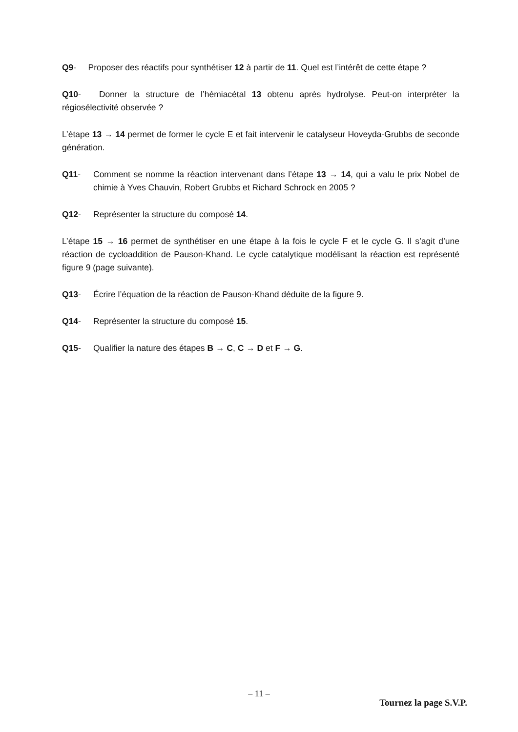Q9- Proposer des réactifs pour synthétiser 12 à partir de 11. Quel est l’intérêt de cette étape ?
Q10- Donner la structure de l’hémiacétal 13 obtenu après hydrolyse. Peut-on interpréter la régiosélectivité observée ?
L’étape 13 → 14 permet de former le cycle E et fait intervenir le catalyseur Hoveyda-Grubbs de seconde génération.
Q11- Comment se nomme la réaction intervenant dans l’étape 13 → 14, qui a valu le prix Nobel de chimie à Yves Chauvin, Robert Grubbs et Richard Schrock en 2005 ?
Q12- Représenter la structure du composé 14.
L’étape 15 → 16 permet de synthétiser en une étape à la fois le cycle F et le cycle G. Il s’agit d’une réaction de cycloaddition de Pauson-Khand. Le cycle catalytique modélisant la réaction est représenté figure 9 (page suivante).
Q13- Écrire l’équation de la réaction de Pauson-Khand déduite de la figure 9.
Q14- Représenter la structure du composé 15.
Q15- Qualifier la nature des étapes B → C, C → D et F → G.
– 11 –
Tournez la page S.V.P.